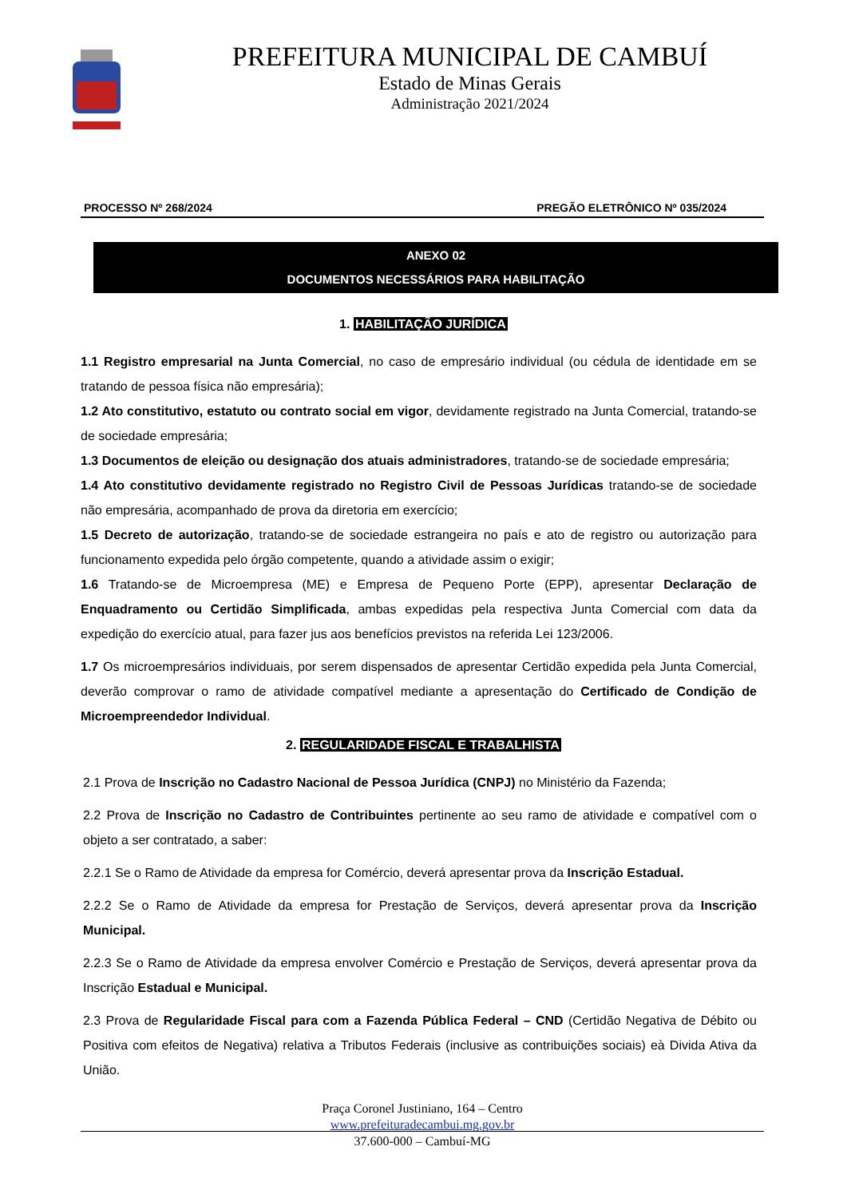PREFEITURA MUNICIPAL DE CAMBUÍ
Estado de Minas Gerais
Administração 2021/2024
PROCESSO Nº 268/2024 PREGÃO ELETRÔNICO Nº 035/2024
ANEXO 02
DOCUMENTOS NECESSÁRIOS PARA HABILITAÇÃO
1. HABILITAÇÃO JURÍDICA
1.1 Registro empresarial na Junta Comercial, no caso de empresário individual (ou cédula de identidade em se tratando de pessoa física não empresária);
1.2 Ato constitutivo, estatuto ou contrato social em vigor, devidamente registrado na Junta Comercial, tratando-se de sociedade empresária;
1.3 Documentos de eleição ou designação dos atuais administradores, tratando-se de sociedade empresária;
1.4 Ato constitutivo devidamente registrado no Registro Civil de Pessoas Jurídicas tratando-se de sociedade não empresária, acompanhado de prova da diretoria em exercício;
1.5 Decreto de autorização, tratando-se de sociedade estrangeira no país e ato de registro ou autorização para funcionamento expedida pelo órgão competente, quando a atividade assim o exigir;
1.6 Tratando-se de Microempresa (ME) e Empresa de Pequeno Porte (EPP), apresentar Declaração de Enquadramento ou Certidão Simplificada, ambas expedidas pela respectiva Junta Comercial com data da expedição do exercício atual, para fazer jus aos benefícios previstos na referida Lei 123/2006.
1.7 Os microempresários individuais, por serem dispensados de apresentar Certidão expedida pela Junta Comercial, deverão comprovar o ramo de atividade compatível mediante a apresentação do Certificado de Condição de Microempreendedor Individual.
2. REGULARIDADE FISCAL E TRABALHISTA
2.1 Prova de Inscrição no Cadastro Nacional de Pessoa Jurídica (CNPJ) no Ministério da Fazenda;
2.2 Prova de Inscrição no Cadastro de Contribuintes pertinente ao seu ramo de atividade e compatível com o objeto a ser contratado, a saber:
2.2.1 Se o Ramo de Atividade da empresa for Comércio, deverá apresentar prova da Inscrição Estadual.
2.2.2 Se o Ramo de Atividade da empresa for Prestação de Serviços, deverá apresentar prova da Inscrição Municipal.
2.2.3 Se o Ramo de Atividade da empresa envolver Comércio e Prestação de Serviços, deverá apresentar prova da Inscrição Estadual e Municipal.
2.3 Prova de Regularidade Fiscal para com a Fazenda Pública Federal – CND (Certidão Negativa de Débito ou Positiva com efeitos de Negativa) relativa a Tributos Federais (inclusive as contribuições sociais) eà Divida Ativa da União.
Praça Coronel Justiniano, 164 – Centro
www.prefeituradecambui.mg.gov.br
37.600-000 – Cambuí-MG